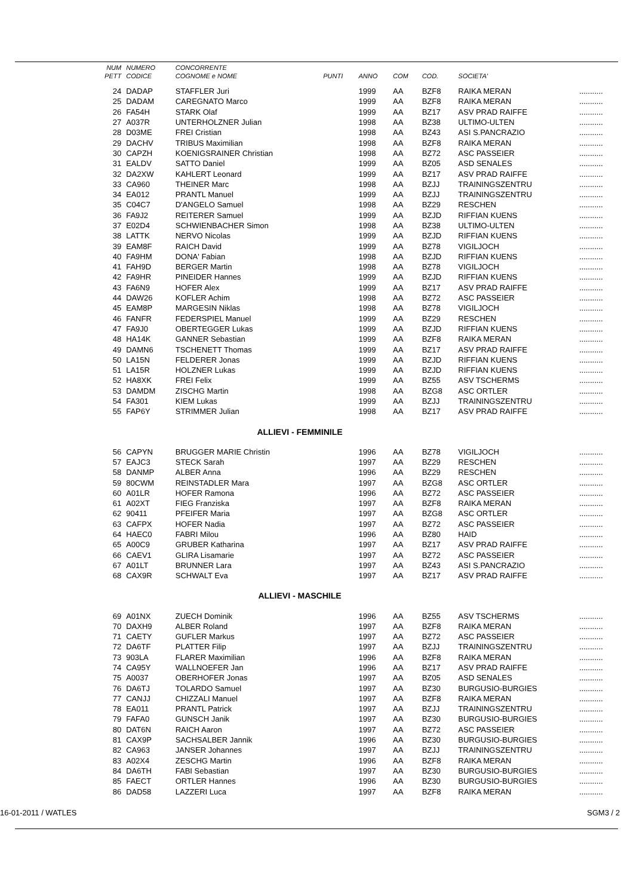| NUM | NUMERO | CONCORRENTE | | | | | | |
| --- | --- | --- | --- | --- | --- | --- | --- | --- |
| PETT | CODICE | COGNOME e NOME | PUNTI | ANNO | COM | COD. | SOCIETA' | |
| 24 | DADAP | STAFFLER Juri | | 1999 | AA | BZF8 | RAIKA MERAN | ........... |
| 25 | DADAM | CAREGNATO Marco | | 1999 | AA | BZF8 | RAIKA MERAN | ........... |
| 26 | FA54H | STARK Olaf | | 1999 | AA | BZ17 | ASV PRAD RAIFFE | ........... |
| 27 | A037R | UNTERHOLZNER Julian | | 1998 | AA | BZ38 | ULTIMO-ULTEN | ........... |
| 28 | D03ME | FREI Cristian | | 1998 | AA | BZ43 | ASI S.PANCRAZIO | ........... |
| 29 | DACHV | TRIBUS Maximilian | | 1998 | AA | BZF8 | RAIKA MERAN | ........... |
| 30 | CAPZH | KOENIGSRAINER Christian | | 1998 | AA | BZ72 | ASC PASSEIER | ........... |
| 31 | EALDV | SATTO Daniel | | 1999 | AA | BZ05 | ASD SENALES | ........... |
| 32 | DA2XW | KAHLERT Leonard | | 1999 | AA | BZ17 | ASV PRAD RAIFFE | ........... |
| 33 | CA960 | THEINER Marc | | 1998 | AA | BZJJ | TRAININGSZENTRU | ........... |
| 34 | EA012 | PRANTL Manuel | | 1999 | AA | BZJJ | TRAININGSZENTRU | ........... |
| 35 | C04C7 | D'ANGELO Samuel | | 1998 | AA | BZ29 | RESCHEN | ........... |
| 36 | FA9J2 | REITERER Samuel | | 1999 | AA | BZJD | RIFFIAN KUENS | ........... |
| 37 | E02D4 | SCHWIENBACHER Simon | | 1998 | AA | BZ38 | ULTIMO-ULTEN | ........... |
| 38 | LATTK | NERVO Nicolas | | 1999 | AA | BZJD | RIFFIAN KUENS | ........... |
| 39 | EAM8F | RAICH David | | 1999 | AA | BZ78 | VIGILJOCH | ........... |
| 40 | FA9HM | DONA' Fabian | | 1998 | AA | BZJD | RIFFIAN KUENS | ........... |
| 41 | FAH9D | BERGER Martin | | 1998 | AA | BZ78 | VIGILJOCH | ........... |
| 42 | FA9HR | PINEIDER Hannes | | 1999 | AA | BZJD | RIFFIAN KUENS | ........... |
| 43 | FA6N9 | HOFER Alex | | 1999 | AA | BZ17 | ASV PRAD RAIFFE | ........... |
| 44 | DAW26 | KOFLER Achim | | 1998 | AA | BZ72 | ASC PASSEIER | ........... |
| 45 | EAM8P | MARGESIN Niklas | | 1998 | AA | BZ78 | VIGILJOCH | ........... |
| 46 | FANFR | FEDERSPIEL Manuel | | 1999 | AA | BZ29 | RESCHEN | ........... |
| 47 | FA9J0 | OBERTEGGER Lukas | | 1999 | AA | BZJD | RIFFIAN KUENS | ........... |
| 48 | HA14K | GANNER Sebastian | | 1999 | AA | BZF8 | RAIKA MERAN | ........... |
| 49 | DAMN6 | TSCHENETT Thomas | | 1999 | AA | BZ17 | ASV PRAD RAIFFE | ........... |
| 50 | LA15N | FELDERER Jonas | | 1999 | AA | BZJD | RIFFIAN KUENS | ........... |
| 51 | LA15R | HOLZNER Lukas | | 1999 | AA | BZJD | RIFFIAN KUENS | ........... |
| 52 | HA8XK | FREI Felix | | 1999 | AA | BZ55 | ASV TSCHERMS | ........... |
| 53 | DAMDM | ZISCHG Martin | | 1998 | AA | BZG8 | ASC ORTLER | ........... |
| 54 | FA301 | KIEM Lukas | | 1999 | AA | BZJJ | TRAININGSZENTRU | ........... |
| 55 | FAP6Y | STRIMMER Julian | | 1998 | AA | BZ17 | ASV PRAD RAIFFE | ........... |
| ALLIEVI - FEMMINILE | | | | | | | | |
| 56 | CAPYN | BRUGGER MARIE Christin | | 1996 | AA | BZ78 | VIGILJOCH | ........... |
| 57 | EAJC3 | STECK Sarah | | 1997 | AA | BZ29 | RESCHEN | ........... |
| 58 | DANMP | ALBER Anna | | 1996 | AA | BZ29 | RESCHEN | ........... |
| 59 | 80CWM | REINSTADLER Mara | | 1997 | AA | BZG8 | ASC ORTLER | ........... |
| 60 | A01LR | HOFER Ramona | | 1996 | AA | BZ72 | ASC PASSEIER | ........... |
| 61 | A02XT | FIEG Franziska | | 1997 | AA | BZF8 | RAIKA MERAN | ........... |
| 62 | 90411 | PFEIFER Maria | | 1997 | AA | BZG8 | ASC ORTLER | ........... |
| 63 | CAFPX | HOFER Nadia | | 1997 | AA | BZ72 | ASC PASSEIER | ........... |
| 64 | HAEC0 | FABRI Milou | | 1996 | AA | BZ80 | HAID | ........... |
| 65 | A00C9 | GRUBER Katharina | | 1997 | AA | BZ17 | ASV PRAD RAIFFE | ........... |
| 66 | CAEV1 | GLIRA Lisamarie | | 1997 | AA | BZ72 | ASC PASSEIER | ........... |
| 67 | A01LT | BRUNNER Lara | | 1997 | AA | BZ43 | ASI S.PANCRAZIO | ........... |
| 68 | CAX9R | SCHWALT Eva | | 1997 | AA | BZ17 | ASV PRAD RAIFFE | ........... |
| ALLIEVI - MASCHILE | | | | | | | | |
| 69 | A01NX | ZUECH Dominik | | 1996 | AA | BZ55 | ASV TSCHERMS | ........... |
| 70 | DAXH9 | ALBER Roland | | 1997 | AA | BZF8 | RAIKA MERAN | ........... |
| 71 | CAETY | GUFLER Markus | | 1997 | AA | BZ72 | ASC PASSEIER | ........... |
| 72 | DA6TF | PLATTER Filip | | 1997 | AA | BZJJ | TRAININGSZENTRU | ........... |
| 73 | 903LA | FLARER Maximilian | | 1996 | AA | BZF8 | RAIKA MERAN | ........... |
| 74 | CA95Y | WALLNOEFER Jan | | 1996 | AA | BZ17 | ASV PRAD RAIFFE | ........... |
| 75 | A0037 | OBERHOFER Jonas | | 1997 | AA | BZ05 | ASD SENALES | ........... |
| 76 | DA6TJ | TOLARDO Samuel | | 1997 | AA | BZ30 | BURGUSIO-BURGIES | ........... |
| 77 | CANJJ | CHIZZALI Manuel | | 1997 | AA | BZF8 | RAIKA MERAN | ........... |
| 78 | EA011 | PRANTL Patrick | | 1997 | AA | BZJJ | TRAININGSZENTRU | ........... |
| 79 | FAFA0 | GUNSCH Janik | | 1997 | AA | BZ30 | BURGUSIO-BURGIES | ........... |
| 80 | DAT6N | RAICH Aaron | | 1997 | AA | BZ72 | ASC PASSEIER | ........... |
| 81 | CAX9P | SACHSALBER Jannik | | 1996 | AA | BZ30 | BURGUSIO-BURGIES | ........... |
| 82 | CA963 | JANSER Johannes | | 1997 | AA | BZJJ | TRAININGSZENTRU | ........... |
| 83 | A02X4 | ZESCHG Martin | | 1996 | AA | BZF8 | RAIKA MERAN | ........... |
| 84 | DA6TH | FABI Sebastian | | 1997 | AA | BZ30 | BURGUSIO-BURGIES | ........... |
| 85 | FAECT | ORTLER Hannes | | 1996 | AA | BZ30 | BURGUSIO-BURGIES | ........... |
| 86 | DAD58 | LAZZERI Luca | | 1997 | AA | BZF8 | RAIKA MERAN | ........... |
16-01-2011 / WATLES SGM3 / 2